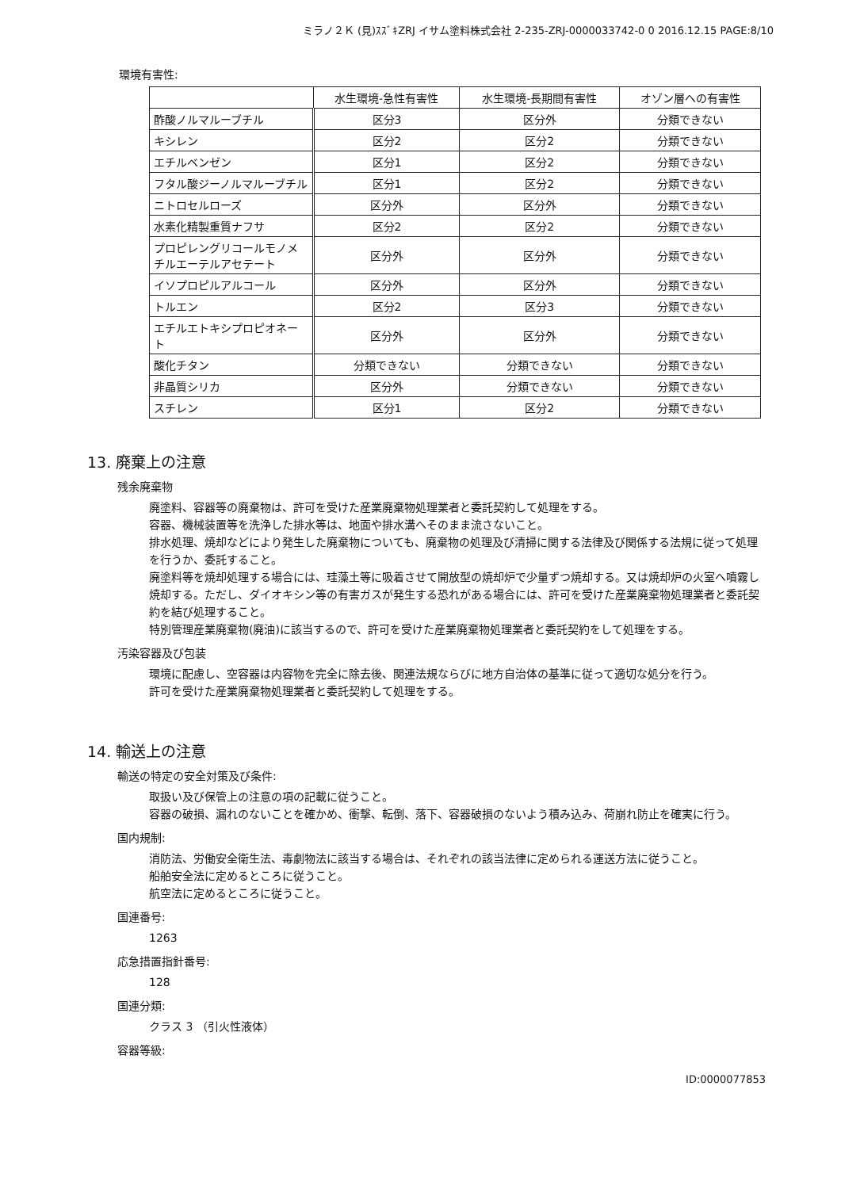ミラノ２Ｋ (見)ｽｽﾞｷZRJ イサム塗料株式会社 2-235-ZRJ-0000033742-0 0 2016.12.15 PAGE:8/10
環境有害性:
| | 水生環境-急性有害性 | 水生環境-長期間有害性 | オゾン層への有害性 |
| --- | --- | --- | --- |
| 酢酸ノルマルーブチル | 区分3 | 区分外 | 分類できない |
| キシレン | 区分2 | 区分2 | 分類できない |
| エチルベンゼン | 区分1 | 区分2 | 分類できない |
| フタル酸ジーノルマルーブチル | 区分1 | 区分2 | 分類できない |
| ニトロセルローズ | 区分外 | 区分外 | 分類できない |
| 水素化精製重質ナフサ | 区分2 | 区分2 | 分類できない |
| プロピレングリコールモノメチルエーテルアセテート | 区分外 | 区分外 | 分類できない |
| イソプロピルアルコール | 区分外 | 区分外 | 分類できない |
| トルエン | 区分2 | 区分3 | 分類できない |
| エチルエトキシプロピオネート | 区分外 | 区分外 | 分類できない |
| 酸化チタン | 分類できない | 分類できない | 分類できない |
| 非晶質シリカ | 区分外 | 分類できない | 分類できない |
| スチレン | 区分1 | 区分2 | 分類できない |
13. 廃棄上の注意
残余廃棄物
廃塗料、容器等の廃棄物は、許可を受けた産業廃棄物処理業者と委託契約して処理をする。
容器、機械装置等を洗浄した排水等は、地面や排水溝へそのまま流さないこと。
排水処理、焼却などにより発生した廃棄物についても、廃棄物の処理及び清掃に関する法律及び関係する法規に従って処理を行うか、委託すること。
廃塗料等を焼却処理する場合には、珪藻土等に吸着させて開放型の焼却炉で少量ずつ焼却する。又は焼却炉の火室へ噴霧し焼却する。ただし、ダイオキシン等の有害ガスが発生する恐れがある場合には、許可を受けた産業廃棄物処理業者と委託契約を結び処理すること。
特別管理産業廃棄物(廃油)に該当するので、許可を受けた産業廃棄物処理業者と委託契約をして処理をする。
汚染容器及び包装
環境に配慮し、空容器は内容物を完全に除去後、関連法規ならびに地方自治体の基準に従って適切な処分を行う。
許可を受けた産業廃棄物処理業者と委託契約して処理をする。
14. 輸送上の注意
輸送の特定の安全対策及び条件:
取扱い及び保管上の注意の項の記載に従うこと。
容器の破損、漏れのないことを確かめ、衝撃、転倒、落下、容器破損のないよう積み込み、荷崩れ防止を確実に行う。
国内規制:
消防法、労働安全衛生法、毒劇物法に該当する場合は、それぞれの該当法律に定められる運送方法に従うこと。
船舶安全法に定めるところに従うこと。
航空法に定めるところに従うこと。
国連番号:
1263
応急措置指針番号:
128
国連分類:
クラス 3 （引火性液体）
容器等級:
ID:0000077853